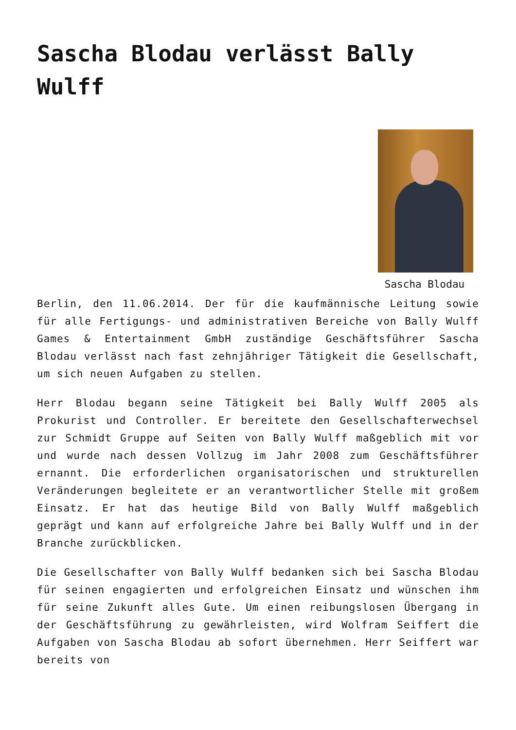Sascha Blodau verlässt Bally Wulff
Sascha Blodau
Berlin, den 11.06.2014. Der für die kaufmännische Leitung sowie für alle Fertigungs- und administrativen Bereiche von Bally Wulff Games & Entertainment GmbH zuständige Geschäftsführer Sascha Blodau verlässt nach fast zehnjähriger Tätigkeit die Gesellschaft, um sich neuen Aufgaben zu stellen.
Herr Blodau begann seine Tätigkeit bei Bally Wulff 2005 als Prokurist und Controller. Er bereitete den Gesellschafterwechsel zur Schmidt Gruppe auf Seiten von Bally Wulff maßgeblich mit vor und wurde nach dessen Vollzug im Jahr 2008 zum Geschäftsführer ernannt. Die erforderlichen organisatorischen und strukturellen Veränderungen begleitete er an verantwortlicher Stelle mit großem Einsatz. Er hat das heutige Bild von Bally Wulff maßgeblich geprägt und kann auf erfolgreiche Jahre bei Bally Wulff und in der Branche zurückblicken.
Die Gesellschafter von Bally Wulff bedanken sich bei Sascha Blodau für seinen engagierten und erfolgreichen Einsatz und wünschen ihm für seine Zukunft alles Gute. Um einen reibungslosen Übergang in der Geschäftsführung zu gewährleisten, wird Wolfram Seiffert die Aufgaben von Sascha Blodau ab sofort übernehmen. Herr Seiffert war bereits von